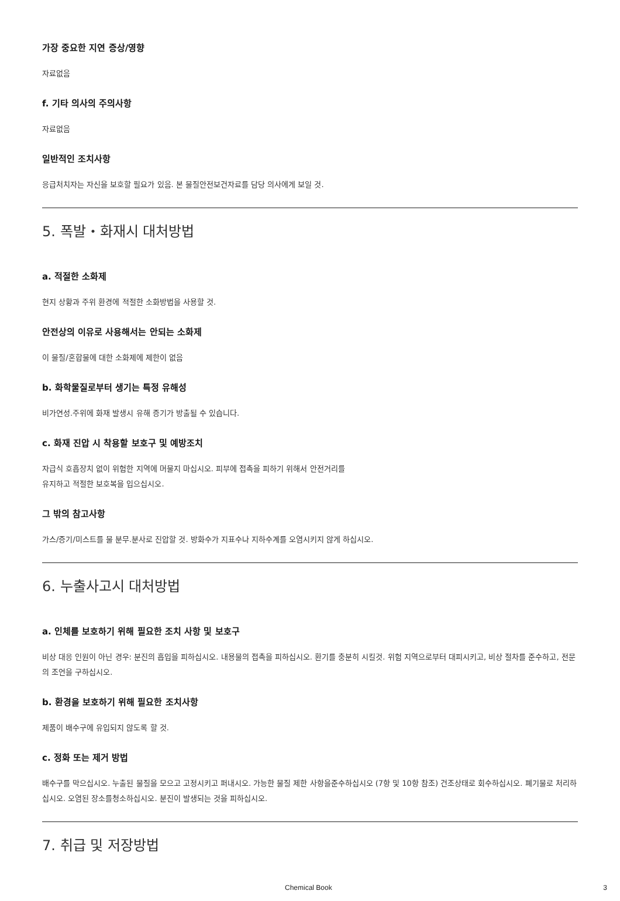가장 중요한 지연 증상/영향
자료없음
f. 기타 의사의 주의사항
자료없음
일반적인 조치사항
응급처치자는 자신을 보호할 필요가 있음. 본 물질안전보건자료를 담당 의사에게 보일 것.
5. 폭발・화재시 대처방법
a. 적절한 소화제
현지 상황과 주위 환경에 적절한 소화방법을 사용할 것.
안전상의 이유로 사용해서는 안되는 소화제
이 물질/혼합물에 대한 소화제에 제한이 없음
b. 화학물질로부터 생기는 특정 유해성
비가연성.주위에 화재 발생시 유해 증기가 방출될 수 있습니다.
c. 화재 진압 시 착용할 보호구 및 예방조치
자급식 호흡장치 없이 위험한 지역에 머물지 마십시오. 피부에 접촉을 피하기 위해서 안전거리를
유지하고 적절한 보호복을 입으십시오.
그 밖의 참고사항
가스/증기/미스트를 물 분무.분사로 진압할 것. 방화수가 지표수나 지하수계를 오염시키지 않게 하십시오.
6. 누출사고시 대처방법
a. 인체를 보호하기 위해 필요한 조치 사항 및 보호구
비상 대응 인원이 아닌 경우: 분진의 흡입을 피하십시오. 내용물의 접촉을 피하십시오. 환기를 충분히 시킬것. 위험 지역으로부터 대피시키고, 비상 절차를 준수하고, 전문의 조언을 구하십시오.
b. 환경을 보호하기 위해 필요한 조치사항
제품이 배수구에 유입되지 않도록 할 것.
c. 정화 또는 제거 방법
배수구를 막으십시오. 누출된 물질을 모으고 고정시키고 퍼내시오. 가능한 물질 제한 사항을준수하십시오 (7항 및 10항 참조) 건조상태로 회수하십시오. 폐기물로 처리하십시오. 오염된 장소를청소하십시오. 분진이 발생되는 것을 피하십시오.
7. 취급 및 저장방법
Chemical Book 3